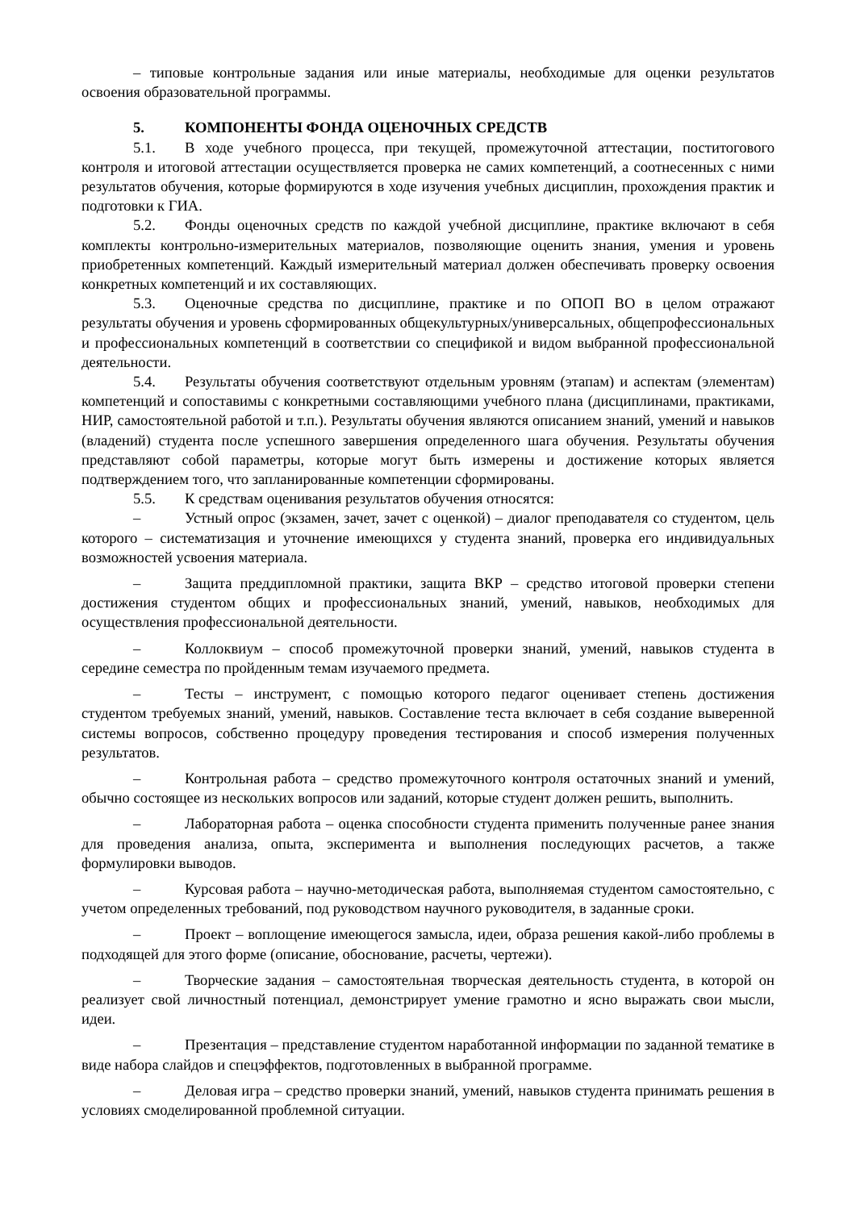– типовые контрольные задания или иные материалы, необходимые для оценки результатов освоения образовательной программы.
5. КОМПОНЕНТЫ ФОНДА ОЦЕНОЧНЫХ СРЕДСТВ
5.1. В ходе учебного процесса, при текущей, промежуточной аттестации, поститогового контроля и итоговой аттестации осуществляется проверка не самих компетенций, а соотнесенных с ними результатов обучения, которые формируются в ходе изучения учебных дисциплин, прохождения практик и подготовки к ГИА.
5.2. Фонды оценочных средств по каждой учебной дисциплине, практике включают в себя комплекты контрольно-измерительных материалов, позволяющие оценить знания, умения и уровень приобретенных компетенций. Каждый измерительный материал должен обеспечивать проверку освоения конкретных компетенций и их составляющих.
5.3. Оценочные средства по дисциплине, практике и по ОПОП ВО в целом отражают результаты обучения и уровень сформированных общекультурных/универсальных, общепрофессиональных и профессиональных компетенций в соответствии со спецификой и видом выбранной профессиональной деятельности.
5.4. Результаты обучения соответствуют отдельным уровням (этапам) и аспектам (элементам) компетенций и сопоставимы с конкретными составляющими учебного плана (дисциплинами, практиками, НИР, самостоятельной работой и т.п.). Результаты обучения являются описанием знаний, умений и навыков (владений) студента после успешного завершения определенного шага обучения. Результаты обучения представляют собой параметры, которые могут быть измерены и достижение которых является подтверждением того, что запланированные компетенции сформированы.
5.5. К средствам оценивания результатов обучения относятся:
– Устный опрос (экзамен, зачет, зачет с оценкой) – диалог преподавателя со студентом, цель которого – систематизация и уточнение имеющихся у студента знаний, проверка его индивидуальных возможностей усвоения материала.
– Защита преддипломной практики, защита ВКР – средство итоговой проверки степени достижения студентом общих и профессиональных знаний, умений, навыков, необходимых для осуществления профессиональной деятельности.
– Коллоквиум – способ промежуточной проверки знаний, умений, навыков студента в середине семестра по пройденным темам изучаемого предмета.
– Тесты – инструмент, с помощью которого педагог оценивает степень достижения студентом требуемых знаний, умений, навыков. Составление теста включает в себя создание выверенной системы вопросов, собственно процедуру проведения тестирования и способ измерения полученных результатов.
– Контрольная работа – средство промежуточного контроля остаточных знаний и умений, обычно состоящее из нескольких вопросов или заданий, которые студент должен решить, выполнить.
– Лабораторная работа – оценка способности студента применить полученные ранее знания для проведения анализа, опыта, эксперимента и выполнения последующих расчетов, а также формулировки выводов.
– Курсовая работа – научно-методическая работа, выполняемая студентом самостоятельно, с учетом определенных требований, под руководством научного руководителя, в заданные сроки.
– Проект – воплощение имеющегося замысла, идеи, образа решения какой-либо проблемы в подходящей для этого форме (описание, обоснование, расчеты, чертежи).
– Творческие задания – самостоятельная творческая деятельность студента, в которой он реализует свой личностный потенциал, демонстрирует умение грамотно и ясно выражать свои мысли, идеи.
– Презентация – представление студентом наработанной информации по заданной тематике в виде набора слайдов и спецэффектов, подготовленных в выбранной программе.
– Деловая игра – средство проверки знаний, умений, навыков студента принимать решения в условиях смоделированной проблемной ситуации.